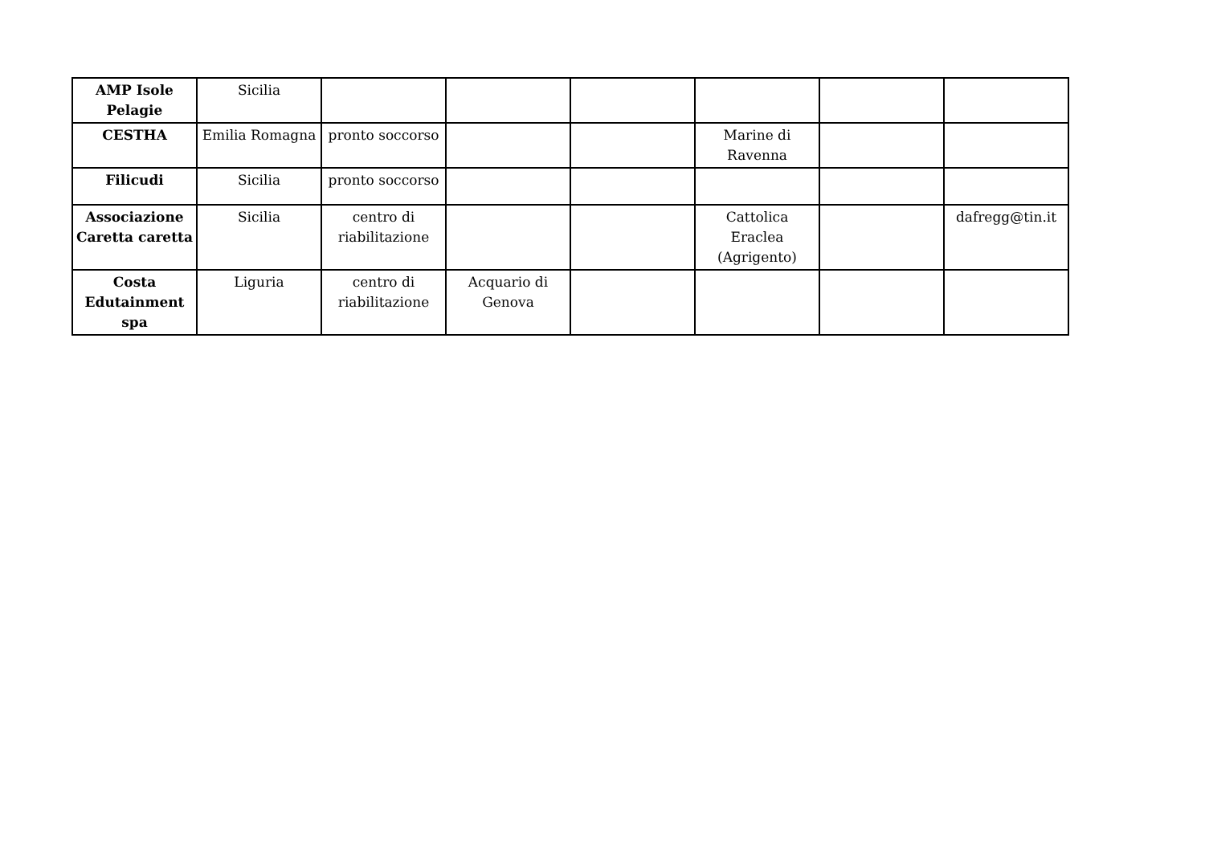| AMP Isole Pelagie | Sicilia | | | | | | |
| CESTHA | Emilia Romagna | pronto soccorso | | | Marine di Ravenna | | |
| Filicudi | Sicilia | pronto soccorso | | | | | |
| Associazione Caretta caretta | Sicilia | centro di riabilitazione | | | Cattolica Eraclea (Agrigento) | | dafregg@tin.it |
| Costa Edutainment spa | Liguria | centro di riabilitazione | Acquario di Genova | | | | |